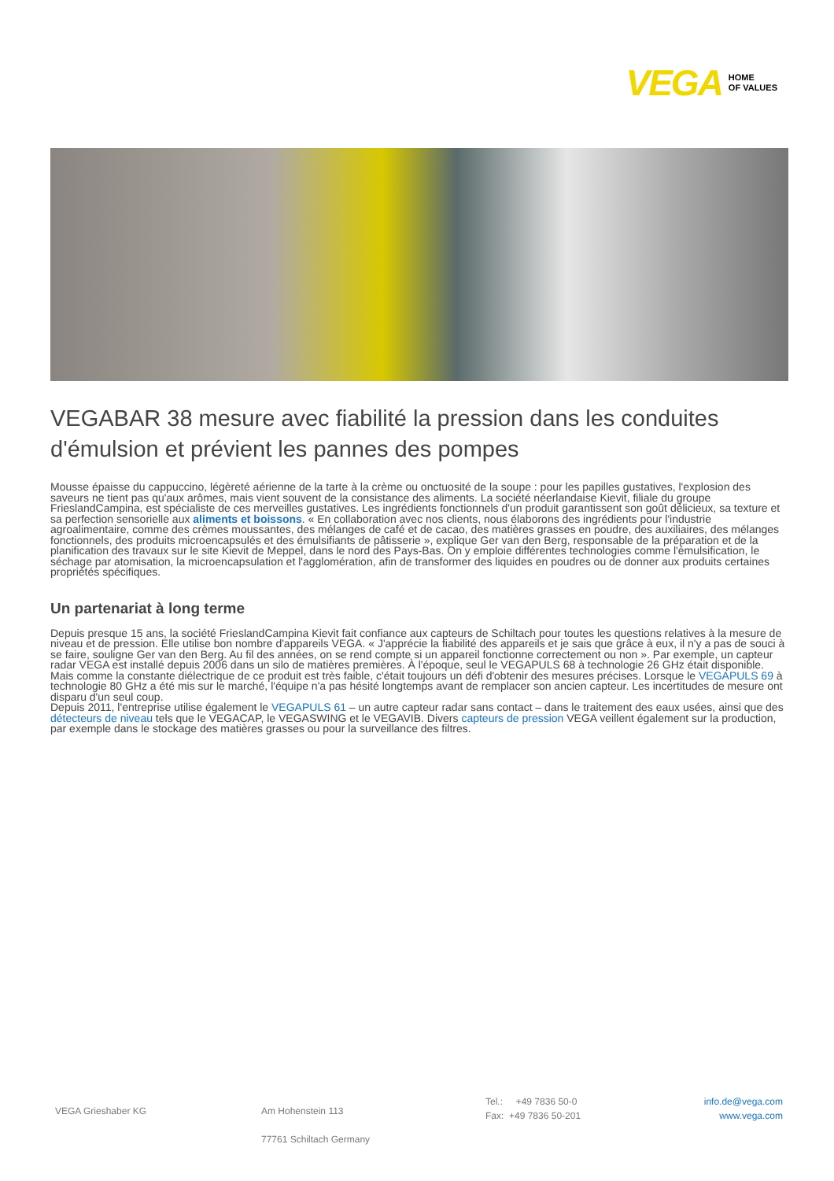VEGA HOME
OF VALUES
VEGABAR 38 mesure avec fiabilité la pression dans les conduites d'émulsion et prévient les pannes des pompes
Mousse épaisse du cappuccino, légèreté aérienne de la tarte à la crème ou onctuosité de la soupe : pour les papilles gustatives, l'explosion des saveurs ne tient pas qu'aux arômes, mais vient souvent de la consistance des aliments. La société néerlandaise Kievit, filiale du groupe FrieslandCampina, est spécialiste de ces merveilles gustatives. Les ingrédients fonctionnels d'un produit garantissent son goût délicieux, sa texture et sa perfection sensorielle aux aliments et boissons. « En collaboration avec nos clients, nous élaborons des ingrédients pour l'industrie agroalimentaire, comme des crèmes moussantes, des mélanges de café et de cacao, des matières grasses en poudre, des auxiliaires, des mélanges fonctionnels, des produits microencapsulés et des émulsifiants de pâtisserie », explique Ger van den Berg, responsable de la préparation et de la planification des travaux sur le site Kievit de Meppel, dans le nord des Pays-Bas. On y emploie différentes technologies comme l'émulsification, le séchage par atomisation, la microencapsulation et l'agglomération, afin de transformer des liquides en poudres ou de donner aux produits certaines propriétés spécifiques.
Un partenariat à long terme
Depuis presque 15 ans, la société FrieslandCampina Kievit fait confiance aux capteurs de Schiltach pour toutes les questions relatives à la mesure de niveau et de pression. Elle utilise bon nombre d'appareils VEGA. « J'apprécie la fiabilité des appareils et je sais que grâce à eux, il n'y a pas de souci à se faire, souligne Ger van den Berg. Au fil des années, on se rend compte si un appareil fonctionne correctement ou non ». Par exemple, un capteur radar VEGA est installé depuis 2006 dans un silo de matières premières. À l'époque, seul le VEGAPULS 68 à technologie 26 GHz était disponible. Mais comme la constante diélectrique de ce produit est très faible, c'était toujours un défi d'obtenir des mesures précises. Lorsque le VEGAPULS 69 à technologie 80 GHz a été mis sur le marché, l'équipe n'a pas hésité longtemps avant de remplacer son ancien capteur. Les incertitudes de mesure ont disparu d'un seul coup.
Depuis 2011, l'entreprise utilise également le VEGAPULS 61 – un autre capteur radar sans contact – dans le traitement des eaux usées, ainsi que des détecteurs de niveau tels que le VEGACAP, le VEGASWING et le VEGAVIB. Divers capteurs de pression VEGA veillent également sur la production, par exemple dans le stockage des matières grasses ou pour la surveillance des filtres.
VEGA Grieshaber KG Am Hohenstein 113
77761 Schiltach Germany
Tel.: +49 7836 50-0
Fax: +49 7836 50-201
info.de@vega.com
www.vega.com